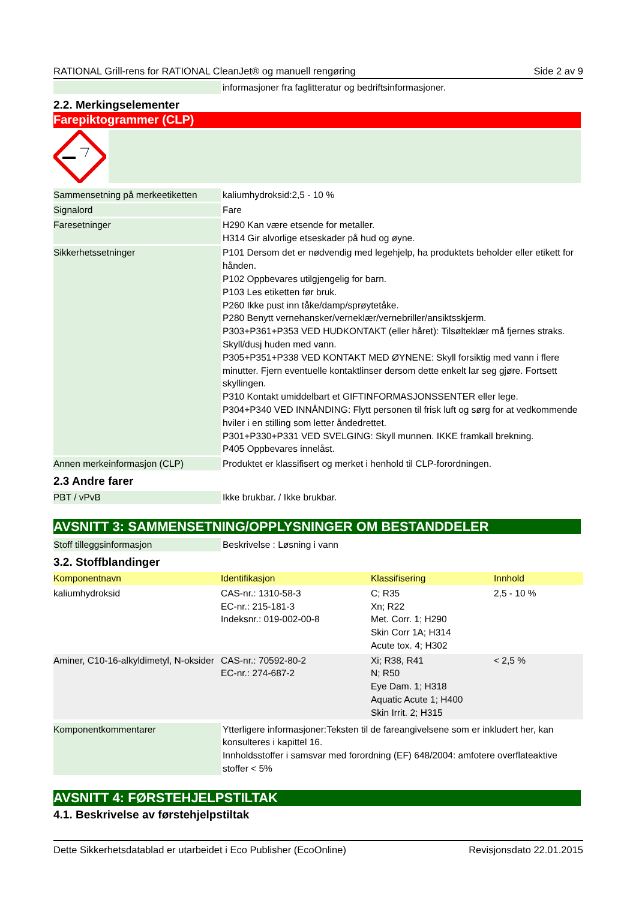RATIONAL Grill-rens for RATIONAL CleanJet® og manuell rengøring Side 2 av 9
| | | informasjoner fra faglitteratur og bedriftsinformasjoner. |
2.2. Merkingselementer
Farepiktogrammer (CLP)
| Sammensetning på merkeetiketten | | kaliumhydroksid:2,5 - 10 % |
| Signalord | | Fare |
| Faresetninger | | H290 Kan være etsende for metaller. H314 Gir alvorlige etseskader på hud og øyne. |
| Sikkerhetssetninger | | P101 Dersom det er nødvendig med legehjelp, ha produktets beholder eller etikett for hånden. P102 Oppbevares utilgjengelig for barn. P103 Les etiketten før bruk. P260 Ikke pust inn tåke/damp/sprøytetåke. P280 Benytt vernehansker/verneklær/vernebriller/ansiktsskjerm. P303+P361+P353 VED HUDKONTAKT (eller håret): Tilsølteklær må fjernes straks. Skyll/dusj huden med vann. P305+P351+P338 VED KONTAKT MED ØYNENE: Skyll forsiktig med vann i flere minutter. Fjern eventuelle kontaktlinser dersom dette enkelt lar seg gjøre. Fortsett skyllingen. P310 Kontakt umiddelbart et GIFTINFORMASJONSSENTER eller lege. P304+P340 VED INNÅNDING: Flytt personen til frisk luft og sørg for at vedkommende hviler i en stilling som letter åndedrettet. P301+P330+P331 VED SVELGING: Skyll munnen. IKKE framkall brekning. P405 Oppbevares innelåst. |
| Annen merkeinformasjon (CLP) | | Produktet er klassifisert og merket i henhold til CLP-forordningen. |
2.3 Andre farer
| PBT / vPvB | | Ikke brukbar. / Ikke brukbar. |
AVSNITT 3: SAMMENSETNING/OPPLYSNINGER OM BESTANDDELER
| Stoff tilleggsinformasjon | | Beskrivelse : Løsning i vann |
3.2. Stoffblandinger
| Komponentnavn | Identifikasjon | Klassifisering | Innhold |
| --- | --- | --- | --- |
| kaliumhydroksid | CAS-nr.: 1310-58-3 EC-nr.: 215-181-3 Indeksnr.: 019-002-00-8 | C; R35 Xn; R22 Met. Corr. 1; H290 Skin Corr 1A; H314 Acute tox. 4; H302 | 2,5 - 10 % |
| Aminer, C10-16-alkyldimetyl, N-oksider | CAS-nr.: 70592-80-2 EC-nr.: 274-687-2 | Xi; R38, R41 N; R50 Eye Dam. 1; H318 Aquatic Acute 1; H400 Skin Irrit. 2; H315 | < 2,5 % |
| Komponentkommentarer | | Ytterligere informasjoner:Teksten til de fareangivelsene som er inkludert her, kan konsulteres i kapittel 16. Innholdsstoffer i samsvar med forordning (EF) 648/2004: amfotere overflateaktive stoffer < 5% |
AVSNITT 4: FØRSTEHJELPSTILTAK
4.1. Beskrivelse av førstehjelpstiltak
Dette Sikkerhetsdatablad er utarbeidet i Eco Publisher (EcoOnline) Revisjonsdato 22.01.2015